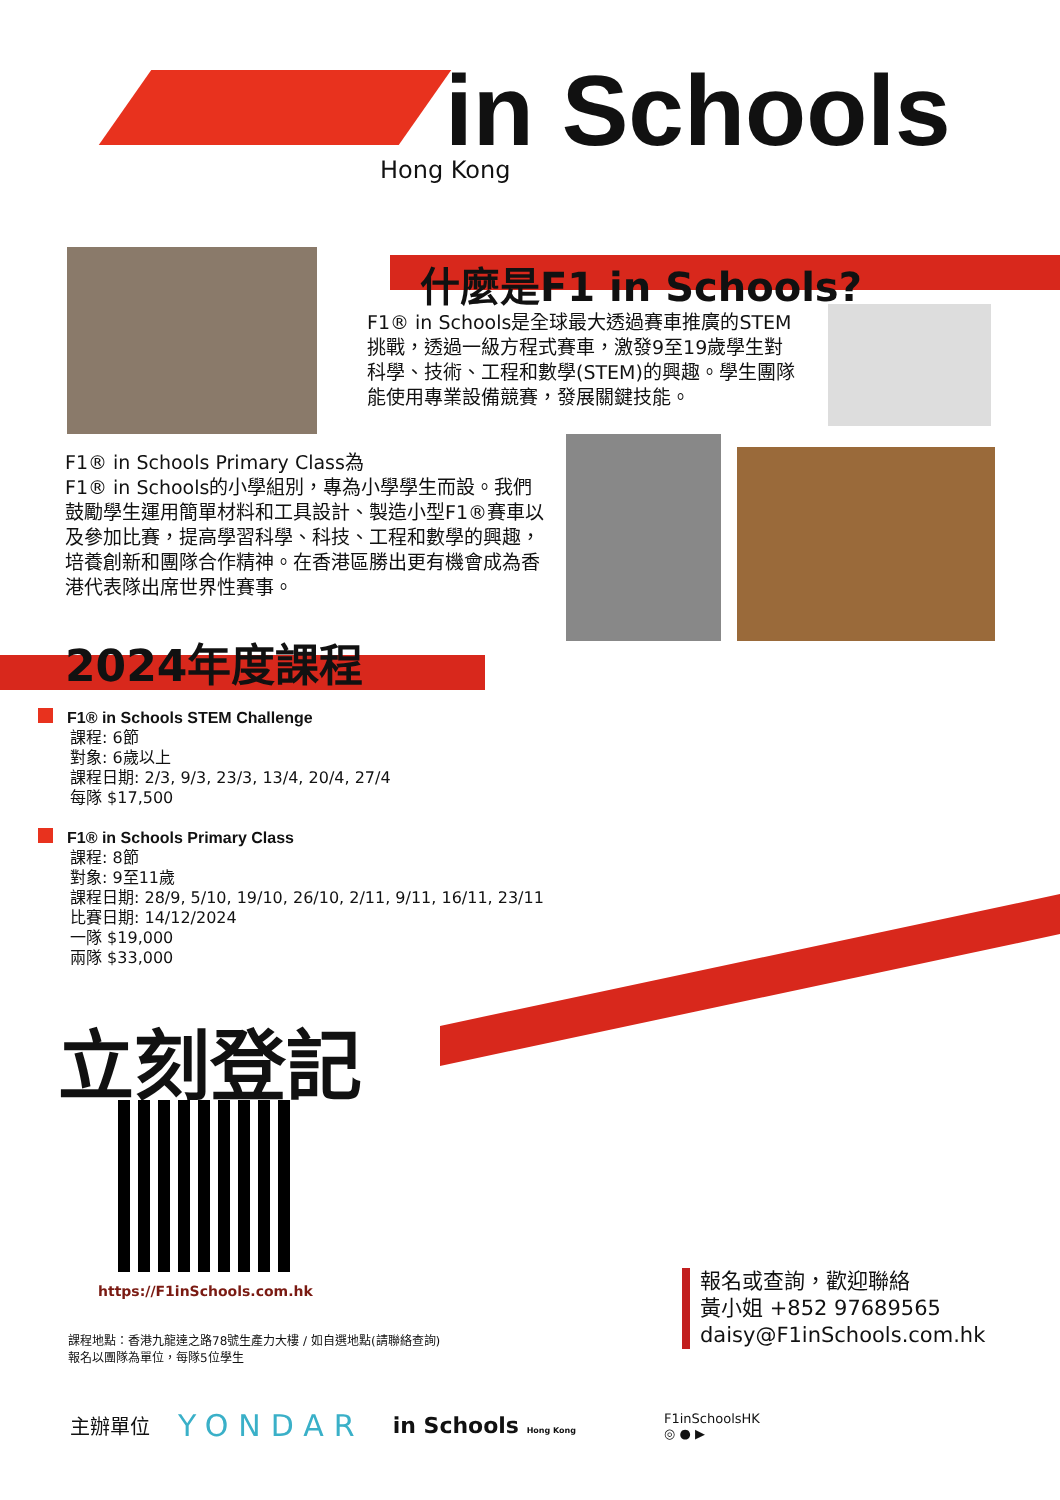in Schools
Hong Kong
什麼是F1 in Schools?
F1® in Schools是全球最大透過賽車推廣的STEM挑戰，透過一級方程式賽車，激發9至19歲學生對科學、技術、工程和數學(STEM)的興趣。學生團隊能使用專業設備競賽，發展關鍵技能。
F1® in Schools Primary Class為
F1® in Schools的小學組別，專為小學學生而設。我們鼓勵學生運用簡單材料和工具設計、製造小型F1®賽車以及參加比賽，提高學習科學、科技、工程和數學的興趣，培養創新和團隊合作精神。在香港區勝出更有機會成為香港代表隊出席世界性賽事。
2024年度課程
F1® in Schools STEM Challenge
課程: 6節
對象: 6歲以上
課程日期: 2/3, 9/3, 23/3, 13/4, 20/4, 27/4
每隊 $17,500
F1® in Schools Primary Class
課程: 8節
對象: 9至11歲
課程日期: 28/9, 5/10, 19/10, 26/10, 2/11, 9/11, 16/11, 23/11
比賽日期: 14/12/2024
一隊 $19,000
兩隊 $33,000
立刻登記
https://F1inSchools.com.hk
課程地點：香港九龍達之路78號生產力大樓 / 如自選地點(請聯絡查詢)
報名以團隊為單位，每隊5位學生
報名或查詢，歡迎聯絡
黃小姐 +852 97689565
daisy@F1inSchools.com.hk
主辦單位 YONDAR in Schools Hong Kong F1inSchoolsHK
◎ ● ▶